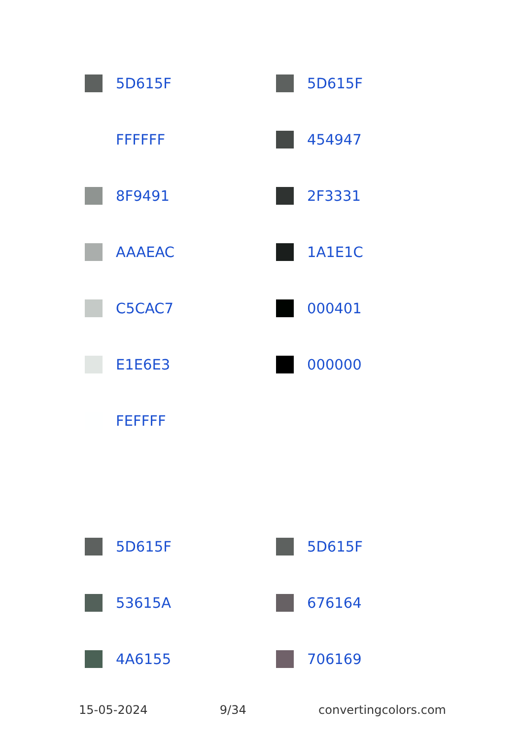5D615F
5D615F
FFFFFF
454947
8F9491
2F3331
AAAEAC
1A1E1C
C5CAC7
000401
E1E6E3
000000
FEFFFF
5D615F
5D615F
53615A
676164
4A6155
706169
15-05-2024 9/34 convertingcolors.com